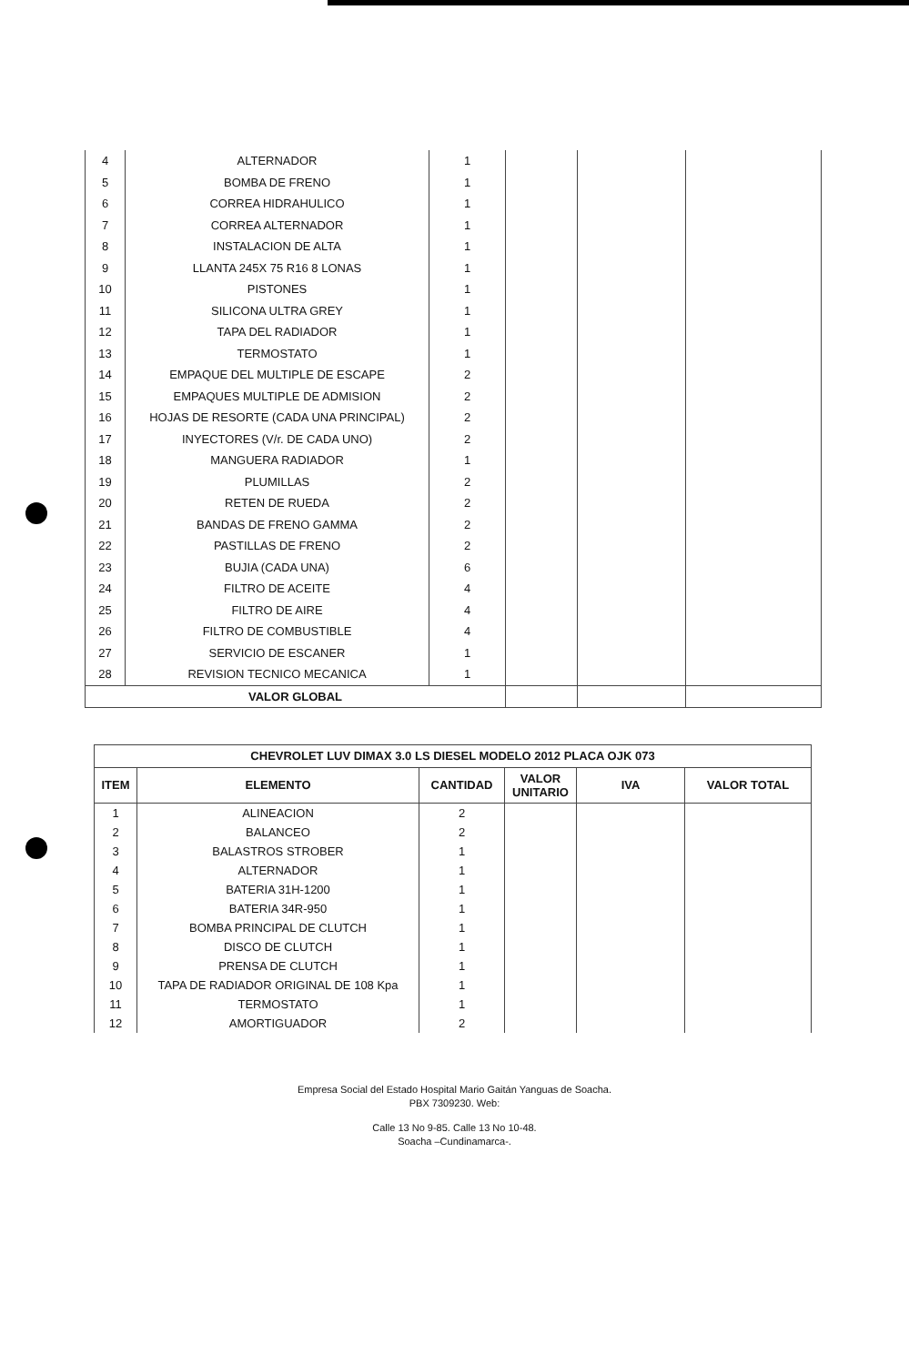| 4 | ALTERNADOR | 1 | | | |
| 5 | BOMBA DE FRENO | 1 | | | |
| 6 | CORREA HIDRAHULICO | 1 | | | |
| 7 | CORREA ALTERNADOR | 1 | | | |
| 8 | INSTALACION DE ALTA | 1 | | | |
| 9 | LLANTA 245X 75 R16 8 LONAS | 1 | | | |
| 10 | PISTONES | 1 | | | |
| 11 | SILICONA ULTRA GREY | 1 | | | |
| 12 | TAPA DEL RADIADOR | 1 | | | |
| 13 | TERMOSTATO | 1 | | | |
| 14 | EMPAQUE DEL MULTIPLE DE ESCAPE | 2 | | | |
| 15 | EMPAQUES MULTIPLE DE ADMISION | 2 | | | |
| 16 | HOJAS DE RESORTE (CADA UNA PRINCIPAL) | 2 | | | |
| 17 | INYECTORES (V/r. DE CADA UNO) | 2 | | | |
| 18 | MANGUERA RADIADOR | 1 | | | |
| 19 | PLUMILLAS | 2 | | | |
| 20 | RETEN DE RUEDA | 2 | | | |
| 21 | BANDAS DE FRENO GAMMA | 2 | | | |
| 22 | PASTILLAS DE FRENO | 2 | | | |
| 23 | BUJIA (CADA UNA) | 6 | | | |
| 24 | FILTRO DE ACEITE | 4 | | | |
| 25 | FILTRO DE AIRE | 4 | | | |
| 26 | FILTRO DE COMBUSTIBLE | 4 | | | |
| 27 | SERVICIO DE ESCANER | 1 | | | |
| 28 | REVISION TECNICO MECANICA | 1 | | | |
| VALOR GLOBAL | | | | | |
| CHEVROLET LUV DIMAX 3.0 LS DIESEL MODELO 2012 PLACA OJK 073 | | | | | |
| --- | --- | --- | --- | --- | --- |
| ITEM | ELEMENTO | CANTIDAD | VALOR UNITARIO | IVA | VALOR TOTAL |
| 1 | ALINEACION | 2 | | | |
| 2 | BALANCEO | 2 | | | |
| 3 | BALASTROS STROBER | 1 | | | |
| 4 | ALTERNADOR | 1 | | | |
| 5 | BATERIA 31H-1200 | 1 | | | |
| 6 | BATERIA 34R-950 | 1 | | | |
| 7 | BOMBA PRINCIPAL DE CLUTCH | 1 | | | |
| 8 | DISCO DE CLUTCH | 1 | | | |
| 9 | PRENSA DE CLUTCH | 1 | | | |
| 10 | TAPA DE RADIADOR ORIGINAL DE 108 Kpa | 1 | | | |
| 11 | TERMOSTATO | 1 | | | |
| 12 | AMORTIGUADOR | 2 | | | |
Empresa Social del Estado Hospital Mario Gaitán Yanguas de Soacha.
PBX 7309230. Web:
Calle 13 No 9-85. Calle 13 No 10-48.
Soacha –Cundinamarca-.